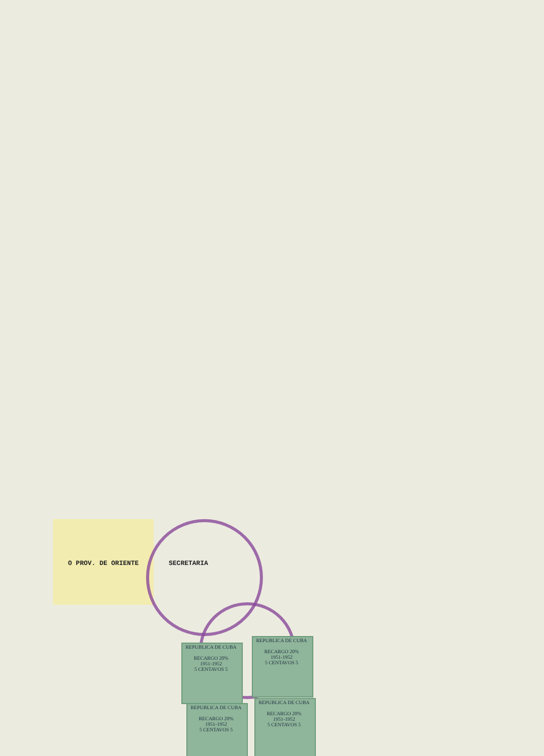O PROV. DE ORIENTE SECRETARIA
REPUBLICA DE CUBA
RECARGO 20%
1951-1952
5 CENTAVOS 5
REPUBLICA DE CUBA
RECARGO 20%
1951-1952
5 CENTAVOS 5
REPUBLICA DE CUBA
RECARGO 20%
1951-1952
5 CENTAVOS 5
REPUBLICA DE CUBA
RECARGO 20%
1951-1952
5 CENTAVOS 5